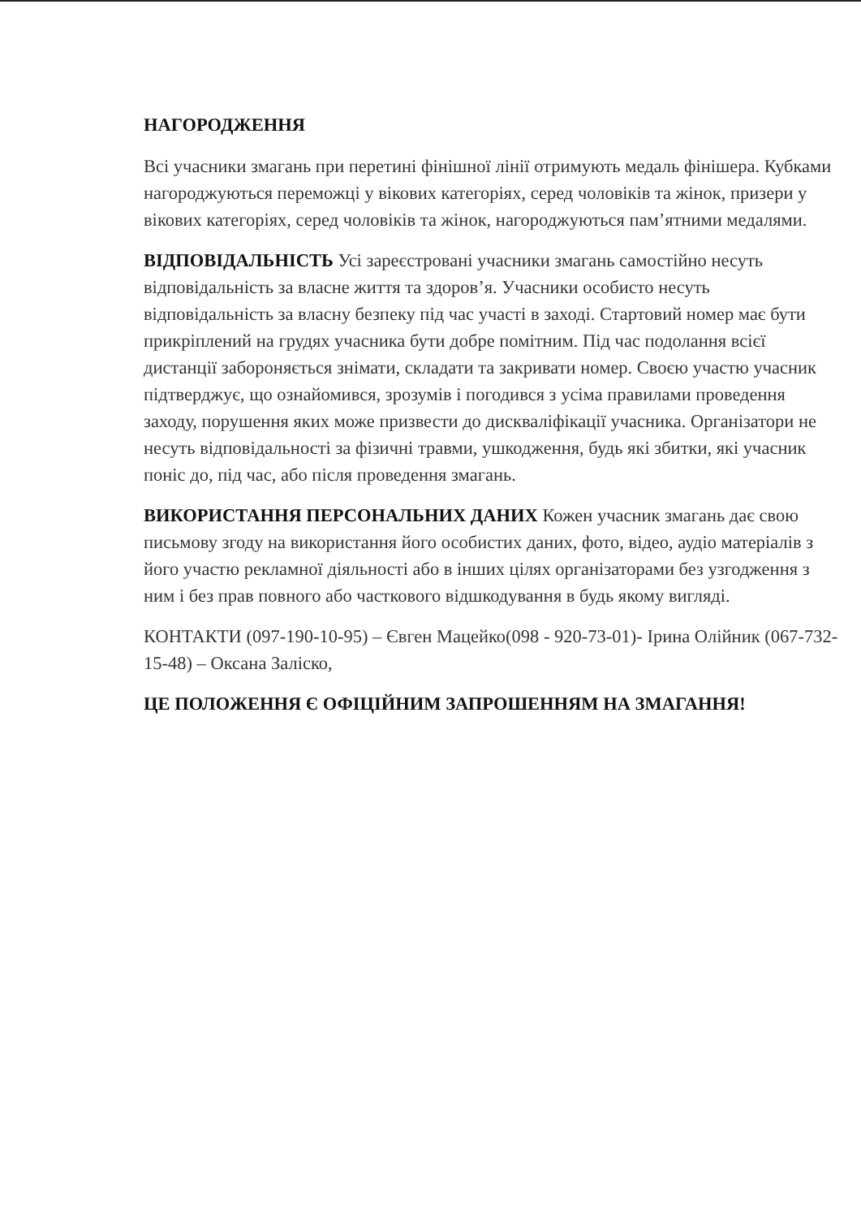НАГОРОДЖЕННЯ
Всі учасники змагань при перетині фінішної лінії отримують медаль фінішера. Кубками нагороджуються переможці у вікових категоріях, серед чоловіків та жінок, призери у вікових категоріях, серед чоловіків та жінок, нагороджуються пам’ятними медалями.
ВІДПОВІДАЛЬНІСТЬ Усі зареєстровані учасники змагань самостійно несуть відповідальність за власне життя та здоров’я. Учасники особисто несуть відповідальність за власну безпеку під час участі в заході. Стартовий номер має бути прикріплений на грудях учасника бути добре помітним. Під час подолання всієї дистанції забороняється знімати, складати та закривати номер. Своєю участю учасник підтверджує, що ознайомився, зрозумів і погодився з усіма правилами проведення заходу, порушення яких може призвести до дискваліфікації учасника. Організатори не несуть відповідальності за фізичні травми, ушкодження, будь які збитки, які учасник поніс до, під час, або після проведення змагань.
ВИКОРИСТАННЯ ПЕРСОНАЛЬНИХ ДАНИХ Кожен учасник змагань дає свою письмову згоду на використання його особистих даних, фото, відео, аудіо матеріалів з його участю рекламної діяльності або в інших цілях організаторами без узгодження з ним і без прав повного або часткового відшкодування в будь якому вигляді.
КОНТАКТИ (097-190-10-95) – Євген Мацейко(098 - 920-73-01)- Ірина Олійник (067-732-15-48) – Оксана Заліско,
ЦЕ ПОЛОЖЕННЯ Є ОФІЦІЙНИМ ЗАПРОШЕННЯМ НА ЗМАГАННЯ!